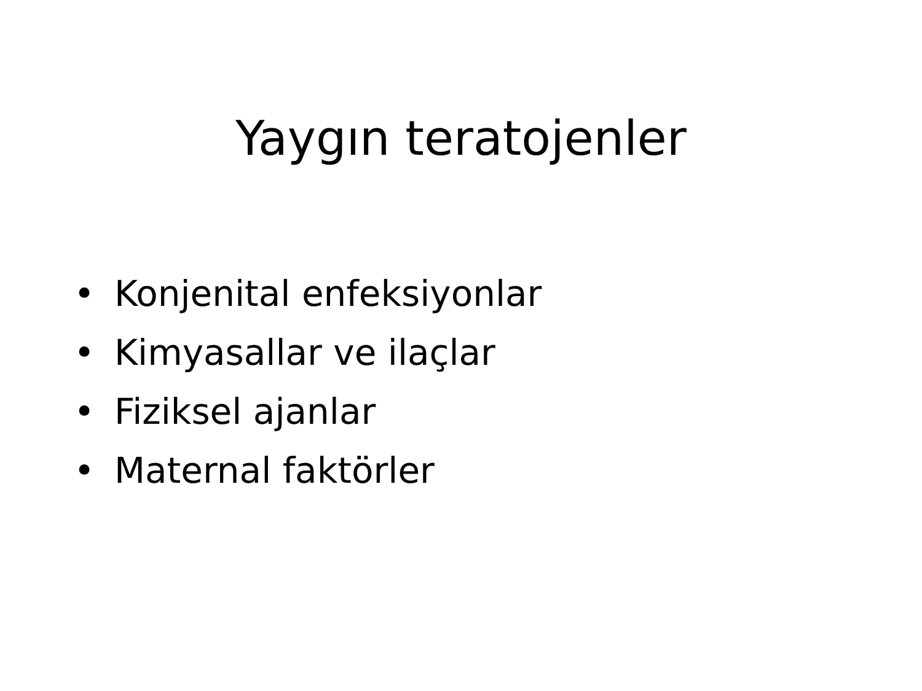Yaygın teratojenler
• Konjenital enfeksiyonlar
• Kimyasallar ve ilaçlar
• Fiziksel ajanlar
• Maternal faktörler